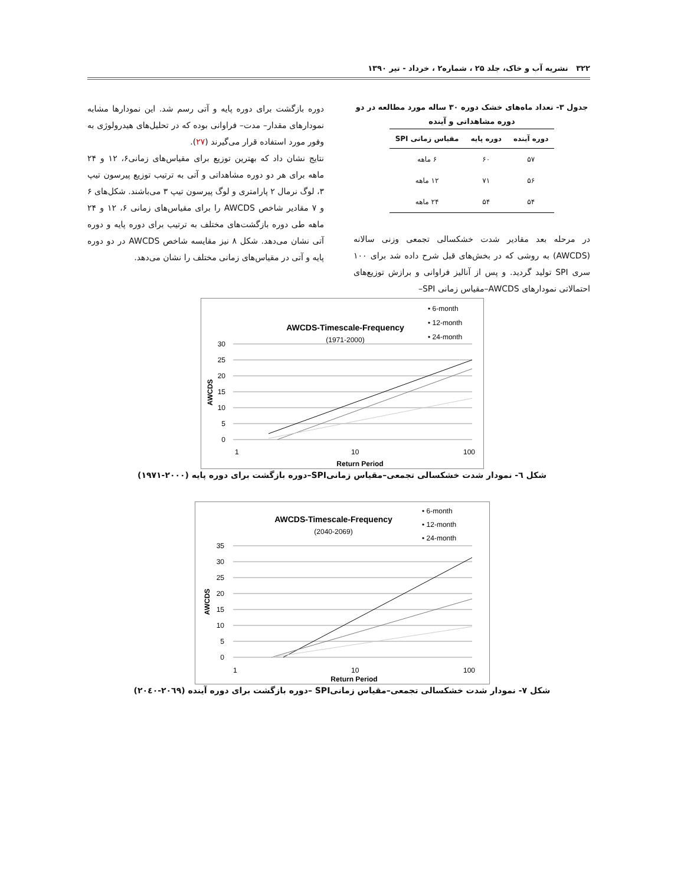۳۲۲ نشریه آب و خاک، جلد ۲۵ ، شماره۲ ، خرداد - تیر ۱۳۹۰
جدول ۳- تعداد ماه‌های خشک دوره ۳۰ ساله مورد مطالعه در دو دوره مشاهداتی و آینده
| دوره آینده | دوره پایه | مقیاس زمانی SPI |
| --- | --- | --- |
| ۵۷ | ۶۰ | ۶ ماهه |
| ۵۶ | ۷۱ | ۱۲ ماهه |
| ۵۴ | ۵۴ | ۲۴ ماهه |
در مرحله بعد مقادیر شدت خشکسالی تجمعی وزنی سالانه (AWCDS) به روشی که در بخش‌های قبل شرح داده شد برای ۱۰۰ سری SPI تولید گردید. و پس از آنالیز فراوانی و برازش توزیع‌های احتمالاتی نمودارهای AWCDS–مقیاس زمانی SPI–
دوره بازگشت برای دوره پایه و آتی رسم شد. این نمودارها مشابه نمودارهای مقدار– مدت– فراوانی بوده که در تحلیل‌های هیدرولوژی به وفور مورد استفاده قرار می‌گیرند (۲۷).
نتایج نشان داد که بهترین توزیع برای مقیاس‌های زمانی۶، ۱۲ و ۲۴ ماهه برای هر دو دوره مشاهداتی و آتی به ترتیب توزیع پیرسون تیپ ۳، لوگ نرمال ۲ پارامتری و لوگ پیرسون تیپ ۳ می‌باشند. شکل‌های ۶ و ۷ مقادیر شاخص AWCDS را برای مقیاس‌های زمانی ۶، ۱۲ و ۲۴ ماهه طی دوره بازگشت‌های مختلف به ترتیب برای دوره پایه و دوره آتی نشان می‌دهد. شکل ۸ نیز مقایسه شاخص AWCDS در دو دوره پایه و آتی در مقیاس‌های زمانی مختلف را نشان می‌دهد.
AWCDS-Timescale-Frequency
(1971-2000)
• 6-month
• 12-month
• 24-month
30
25
20
15
10
5
0
1
10
100
Return Period
AWCDS
شکل ٦- نمودار شدت خشکسالی تجمعی–مقیاس زمانیSPI–دوره بازگشت برای دوره پایه (۲۰۰۰-۱۹۷۱)
AWCDS-Timescale-Frequency
(2040-2069)
• 6-month
• 12-month
• 24-month
35
30
25
20
15
10
5
0
1
10
100
Return Period
AWCDS
شکل ۷- نمودار شدت خشکسالی تجمعی–مقیاس زمانیSPI –دوره بازگشت برای دوره آینده (۲۰٦۹-۲۰٤۰)